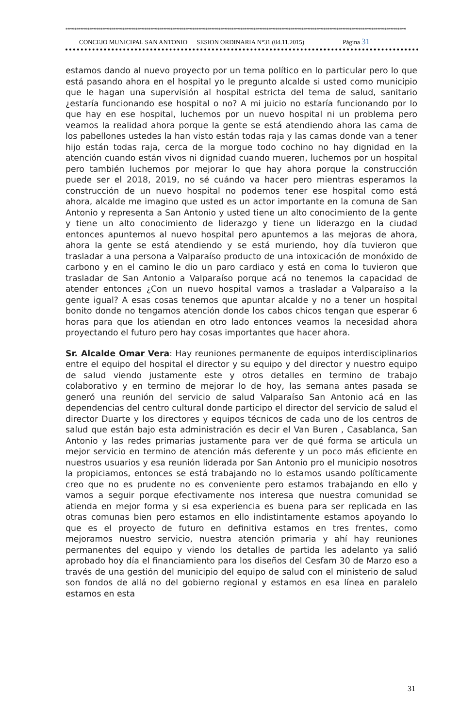************************************************************************************************************************************************************
CONCEJO MUNICIPAL SAN ANTONIO SESION ORDINARIA N°31 (04.11.2015) Página 31
estamos dando al nuevo proyecto por un tema político en lo particular pero lo que está pasando ahora en el hospital yo le pregunto alcalde si usted como municipio que le hagan una supervisión al hospital estricta del tema de salud, sanitario ¿estaría funcionando ese hospital o no? A mi juicio no estaría funcionando por lo que hay en ese hospital, luchemos por un nuevo hospital ni un problema pero veamos la realidad ahora porque la gente se está atendiendo ahora las cama de los pabellones ustedes la han visto están todas raja y las camas donde van a tener hijo están todas raja, cerca de la morgue todo cochino no hay dignidad en la atención cuando están vivos ni dignidad cuando mueren, luchemos por un hospital pero también luchemos por mejorar lo que hay ahora porque la construcción puede ser el 2018, 2019, no sé cuándo va hacer pero mientras esperamos la construcción de un nuevo hospital no podemos tener ese hospital como está ahora, alcalde me imagino que usted es un actor importante en la comuna de San Antonio y representa a San Antonio y usted tiene un alto conocimiento de la gente y tiene un alto conocimiento de liderazgo y tiene un liderazgo en la ciudad entonces apuntemos al nuevo hospital pero apuntemos a las mejoras de ahora, ahora la gente se está atendiendo y se está muriendo, hoy día tuvieron que trasladar a una persona a Valparaíso producto de una intoxicación de monóxido de carbono y en el camino le dio un paro cardiaco y está en coma lo tuvieron que trasladar de San Antonio a Valparaíso porque acá no tenemos la capacidad de atender entonces ¿Con un nuevo hospital vamos a trasladar a Valparaíso a la gente igual? A esas cosas tenemos que apuntar alcalde y no a tener un hospital bonito donde no tengamos atención donde los cabos chicos tengan que esperar 6 horas para que los atiendan en otro lado entonces veamos la necesidad ahora proyectando el futuro pero hay cosas importantes que hacer ahora.
Sr. Alcalde Omar Vera: Hay reuniones permanente de equipos interdisciplinarios entre el equipo del hospital el director y su equipo y del director y nuestro equipo de salud viendo justamente este y otros detalles en termino de trabajo colaborativo y en termino de mejorar lo de hoy, las semana antes pasada se generó una reunión del servicio de salud Valparaíso San Antonio acá en las dependencias del centro cultural donde participo el director del servicio de salud el director Duarte y los directores y equipos técnicos de cada uno de los centros de salud que están bajo esta administración es decir el Van Buren , Casablanca, San Antonio y las redes primarias justamente para ver de qué forma se articula un mejor servicio en termino de atención más deferente y un poco más eficiente en nuestros usuarios y esa reunión liderada por San Antonio pro el municipio nosotros la propiciamos, entonces se está trabajando no lo estamos usando políticamente creo que no es prudente no es conveniente pero estamos trabajando en ello y vamos a seguir porque efectivamente nos interesa que nuestra comunidad se atienda en mejor forma y si esa experiencia es buena para ser replicada en las otras comunas bien pero estamos en ello indistintamente estamos apoyando lo que es el proyecto de futuro en definitiva estamos en tres frentes, como mejoramos nuestro servicio, nuestra atención primaria y ahí hay reuniones permanentes del equipo y viendo los detalles de partida les adelanto ya salió aprobado hoy día el financiamiento para los diseños del Cesfam 30 de Marzo eso a través de una gestión del municipio del equipo de salud con el ministerio de salud son fondos de allá no del gobierno regional y estamos en esa línea en paralelo estamos en esta
31